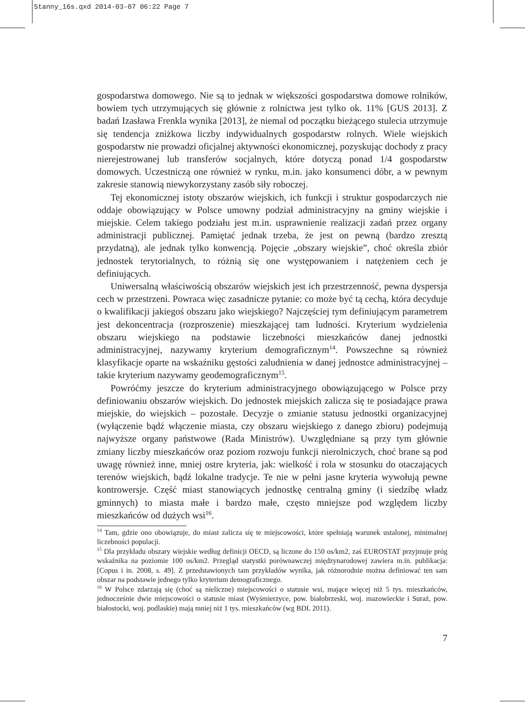Stanny_16s.qxd 2014-03-07 06:22 Page 7
gospodarstwa domowego. Nie są to jednak w większości gospodarstwa domowe rolników, bowiem tych utrzymujących się głównie z rolnictwa jest tylko ok. 11% [GUS 2013]. Z badań Izasława Frenkla wynika [2013], że niemal od początku bieżącego stulecia utrzymuje się tendencja zniżkowa liczby indywidualnych gospodarstw rolnych. Wiele wiejskich gospodarstw nie prowadzi oficjalnej aktywności ekonomicznej, pozyskując dochody z pracy nierejestrowanej lub transferów socjalnych, które dotyczą ponad 1/4 gospodarstw domowych. Uczestniczą one również w rynku, m.in. jako konsumenci dóbr, a w pewnym zakresie stanowią niewykorzystany zasób siły roboczej.
Tej ekonomicznej istoty obszarów wiejskich, ich funkcji i struktur gospodarczych nie oddaje obowiązujący w Polsce umowny podział administracyjny na gminy wiejskie i miejskie. Celem takiego podziału jest m.in. usprawnienie realizacji zadań przez organy administracji publicznej. Pamiętać jednak trzeba, że jest on pewną (bardzo zresztą przydatną), ale jednak tylko konwencją. Pojęcie „obszary wiejskie”, choć określa zbiór jednostek terytorialnych, to różnią się one występowaniem i natężeniem cech je definiujących.
Uniwersalną właściwością obszarów wiejskich jest ich przestrzenność, pewna dyspersja cech w przestrzeni. Powraca więc zasadnicze pytanie: co może być tą cechą, która decyduje o kwalifikacji jakiegoś obszaru jako wiejskiego? Najczęściej tym definiującym parametrem jest dekoncentracja (rozproszenie) mieszkającej tam ludności. Kryterium wydzielenia obszaru wiejskiego na podstawie liczebności mieszkańców danej jednostki administracyjnej, nazywamy kryterium demograficznym<sup>14</sup>. Powszechne są również klasyfikacje oparte na wskaźniku gęstości zaludnienia w danej jednostce administracyjnej – takie kryterium nazywamy geodemograficznym<sup>15</sup>.
Powróćmy jeszcze do kryterium administracyjnego obowiązującego w Polsce przy definiowaniu obszarów wiejskich. Do jednostek miejskich zalicza się te posiadające prawa miejskie, do wiejskich – pozostałe. Decyzje o zmianie statusu jednostki organizacyjnej (wyłączenie bądź włączenie miasta, czy obszaru wiejskiego z danego zbioru) podejmują najwyższe organy państwowe (Rada Ministrów). Uwzględniane są przy tym głównie zmiany liczby mieszkańców oraz poziom rozwoju funkcji nierolniczych, choć brane są pod uwagę również inne, mniej ostre kryteria, jak: wielkość i rola w stosunku do otaczających terenów wiejskich, bądź lokalne tradycje. Te nie w pełni jasne kryteria wywołują pewne kontrowersje. Część miast stanowiących jednostkę centralną gminy (i siedzibę władz gminnych) to miasta małe i bardzo małe, często mniejsze pod względem liczby mieszkańców od dużych wsi<sup>16</sup>.
<sup>14</sup> Tam, gdzie ono obowiązuje, do miast zalicza się te miejscowości, które spełniają warunek ustalonej, minimalnej liczebności populacji.
<sup>15</sup> Dla przykładu obszary wiejskie według definicji OECD, są liczone do 150 os/km2, zaś EUROSTAT przyjmuje próg wskaźnika na poziomie 100 os/km2. Przegląd statystki porównawczej międzynarodowej zawiera m.in. publikacja: [Copus i in. 2008, s. 49]. Z przedstawionych tam przykładów wynika, jak różnorodnie można definiować ten sam obszar na podstawie jednego tylko kryterium demograficznego.
<sup>16</sup> W Polsce zdarzają się (choć są nieliczne) miejscowości o statusie wsi, mające więcej niż 5 tys. mieszkańców, jednocześnie dwie miejscowości o statusie miast (Wyśmierzyce, pow. białobrzeski, woj. mazowieckie i Suraż, pow. białostocki, woj. podlaskie) mają mniej niż 1 tys. mieszkańców (wg BDL 2011).
7